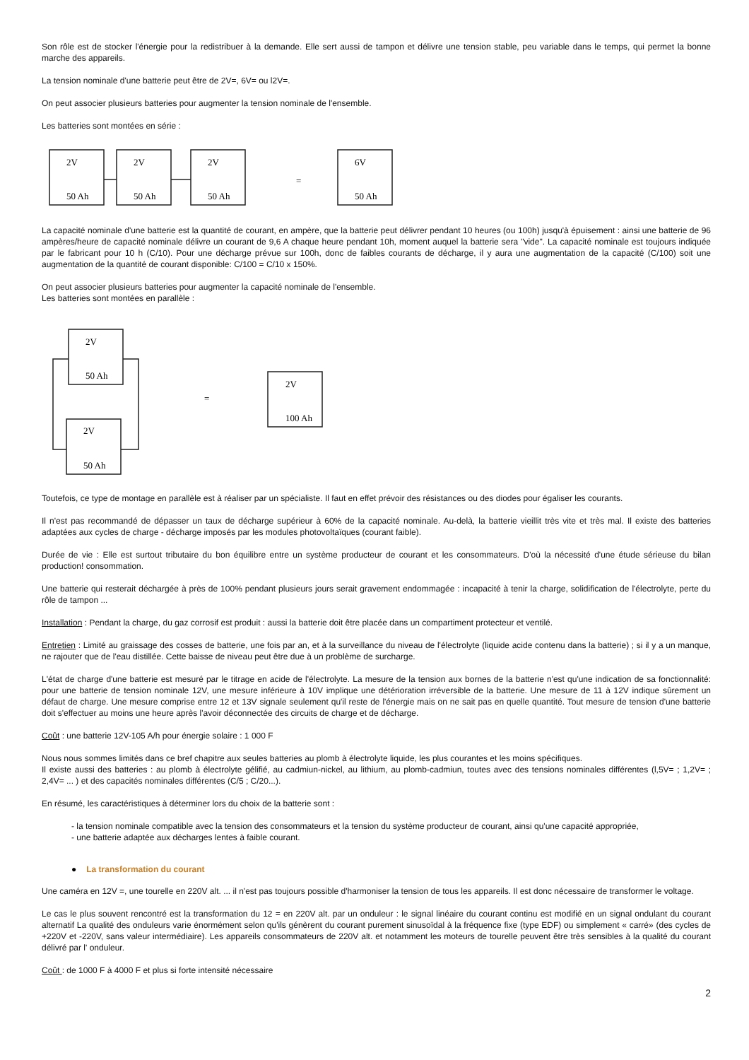Son rôle est de stocker l'énergie pour la redistribuer à la demande. Elle sert aussi de tampon et délivre une tension stable, peu variable dans le temps, qui permet la bonne marche des appareils.
La tension nominale d'une batterie peut être de 2V=, 6V= ou l2V=.
On peut associer plusieurs batteries pour augmenter la tension nominale de l'ensemble.
Les batteries sont montées en série :
2V
2V
2V
6V
50 Ah
50 Ah
50 Ah
50 Ah
=
La capacité nominale d'une batterie est la quantité de courant, en ampère, que la batterie peut délivrer pendant 10 heures (ou 100h) jusqu'à épuisement : ainsi une batterie de 96 ampères/heure de capacité nominale délivre un courant de 9,6 A chaque heure pendant 10h, moment auquel la batterie sera "vide". La capacité nominale est toujours indiquée par le fabricant pour 10 h (C/10). Pour une décharge prévue sur 100h, donc de faibles courants de décharge, il y aura une augmentation de la capacité (C/100) soit une augmentation de la quantité de courant disponible: C/100 = C/10 x 150%.
On peut associer plusieurs batteries pour augmenter la capacité nominale de l'ensemble.
Les batteries sont montées en parallèle :
2V
50 Ah
2V
50 Ah
2V
100 Ah
=
Toutefois, ce type de montage en parallèle est à réaliser par un spécialiste. Il faut en effet prévoir des résistances ou des diodes pour égaliser les courants.
Il n'est pas recommandé de dépasser un taux de décharge supérieur à 60% de la capacité nominale. Au-delà, la batterie vieillit très vite et très mal. Il existe des batteries adaptées aux cycles de charge - décharge imposés par les modules photovoltaïques (courant faible).
Durée de vie : Elle est surtout tributaire du bon équilibre entre un système producteur de courant et les consommateurs. D'où la nécessité d'une étude sérieuse du bilan production! consommation.
Une batterie qui resterait déchargée à près de 100% pendant plusieurs jours serait gravement endommagée : incapacité à tenir la charge, solidification de l'électrolyte, perte du rôle de tampon ...
Installation : Pendant la charge, du gaz corrosif est produit : aussi la batterie doit être placée dans un compartiment protecteur et ventilé.
Entretien : Limité au graissage des cosses de batterie, une fois par an, et à la surveillance du niveau de l'électrolyte (liquide acide contenu dans la batterie) ; si il y a un manque, ne rajouter que de l'eau distillée. Cette baisse de niveau peut être due à un problème de surcharge.
L'état de charge d'une batterie est mesuré par le titrage en acide de l'électrolyte. La mesure de la tension aux bornes de la batterie n'est qu'une indication de sa fonctionnalité: pour une batterie de tension nominale 12V, une mesure inférieure à 10V implique une détérioration irréversible de la batterie. Une mesure de 11 à 12V indique sûrement un défaut de charge. Une mesure comprise entre 12 et 13V signale seulement qu'il reste de l'énergie mais on ne sait pas en quelle quantité. Tout mesure de tension d'une batterie doit s'effectuer au moins une heure après l'avoir déconnectée des circuits de charge et de décharge.
Coût : une batterie 12V-105 A/h pour énergie solaire : 1 000 F
Nous nous sommes limités dans ce bref chapitre aux seules batteries au plomb à électrolyte liquide, les plus courantes et les moins spécifiques.
Il existe aussi des batteries : au plomb à électrolyte gélifié, au cadmiun-nickel, au lithium, au plomb-cadmiun, toutes avec des tensions nominales différentes (l,5V= ; 1,2V= ; 2,4V= ... ) et des capacités nominales différentes (C/5 ; C/20...).
En résumé, les caractéristiques à déterminer lors du choix de la batterie sont :
- la tension nominale compatible avec la tension des consommateurs et la tension du système producteur de courant, ainsi qu'une capacité appropriée,
- une batterie adaptée aux décharges lentes à faible courant.
● La transformation du courant
Une caméra en 12V =, une tourelle en 220V alt. ... il n'est pas toujours possible d'harmoniser la tension de tous les appareils. Il est donc nécessaire de transformer le voltage.
Le cas le plus souvent rencontré est la transformation du 12 = en 220V alt. par un onduleur : le signal linéaire du courant continu est modifié en un signal ondulant du courant alternatif La qualité des onduleurs varie énormément selon qu'ils génèrent du courant purement sinusoïdal à la fréquence fixe (type EDF) ou simplement « carré» (des cycles de +220V et -220V, sans valeur intermédiaire). Les appareils consommateurs de 220V alt. et notamment les moteurs de tourelle peuvent être très sensibles à la qualité du courant délivré par l' onduleur.
Coût : de 1000 F à 4000 F et plus si forte intensité nécessaire
2